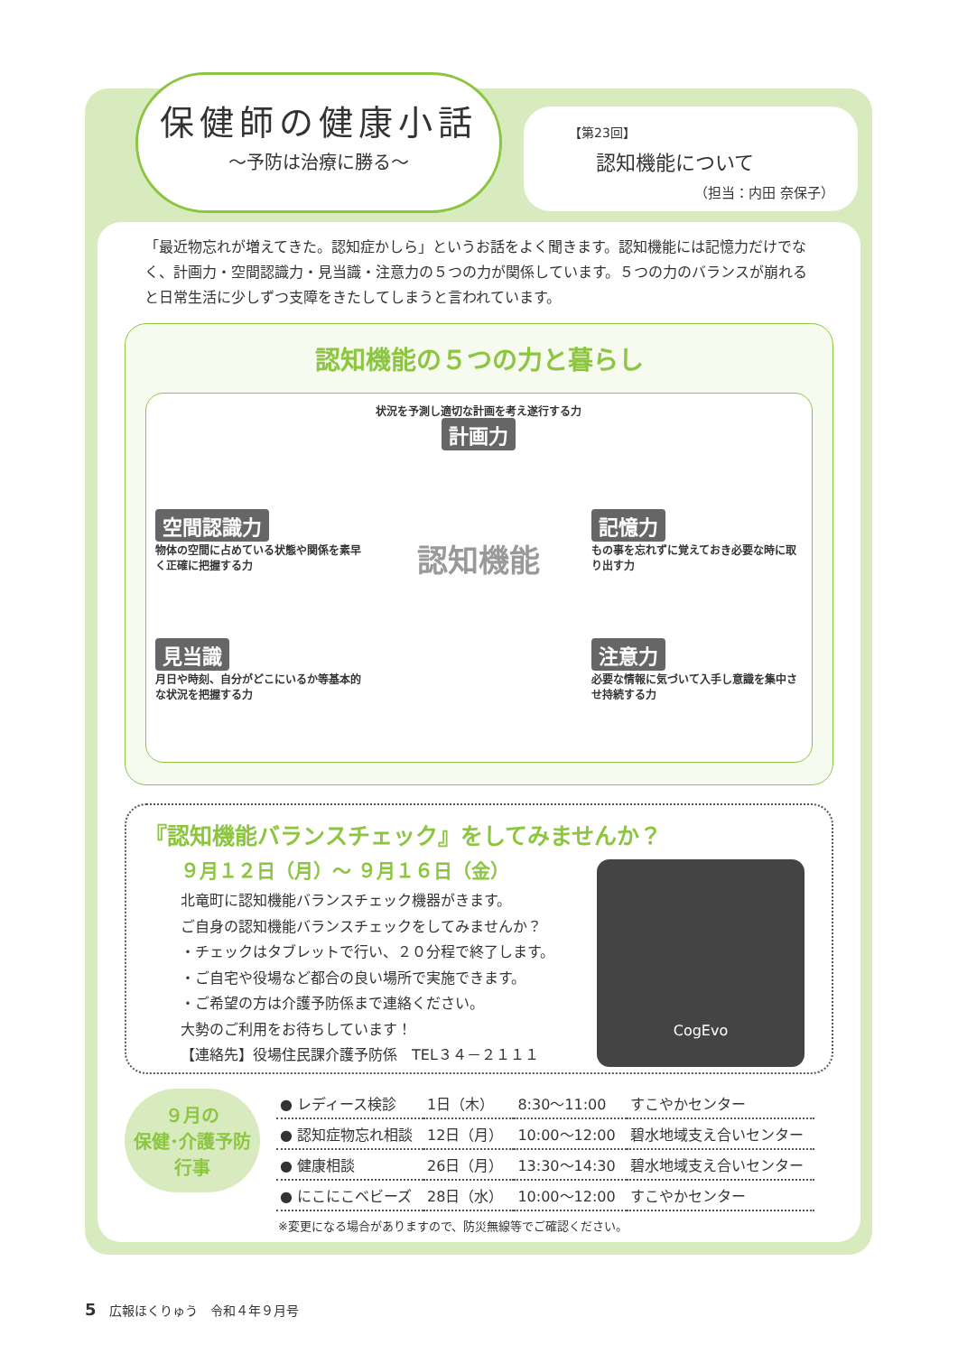保健師の健康小話
～予防は治療に勝る～
【第23回】
認知機能について
（担当：内田 奈保子）
「最近物忘れが増えてきた。認知症かしら」というお話をよく聞きます。認知機能には記憶力だけでなく、計画力・空間認識力・見当識・注意力の５つの力が関係しています。５つの力のバランスが崩れると日常生活に少しずつ支障をきたしてしまうと言われています。
認知機能の５つの力と暮らし
状況を予測し適切な計画を考え遂行する力
計画力
空間認識力
物体の空間に占めている状態や関係を素早く正確に把握する力
認知機能
記憶力
もの事を忘れずに覚えておき必要な時に取り出す力
見当識
月日や時刻、自分がどこにいるか等基本的な状況を把握する力
注意力
必要な情報に気づいて入手し意識を集中させ持続する力
『認知機能バランスチェック』をしてみませんか？
９月１２日（月）～ ９月１６日（金）
北竜町に認知機能バランスチェック機器がきます。
ご自身の認知機能バランスチェックをしてみませんか？
・チェックはタブレットで行い、２０分程で終了します。
・ご自宅や役場など都合の良い場所で実施できます。
・ご希望の方は介護予防係まで連絡ください。
大勢のご利用をお待ちしています！
【連絡先】役場住民課介護予防係　TEL３４－２１１１
CogEvo
９月の
保健･介護予防
行事
| ● レディース検診 | 1日（木） | 8:30～11:00 | すこやかセンター |
| ● 認知症物忘れ相談 | 12日（月） | 10:00～12:00 | 碧水地域支え合いセンター |
| ● 健康相談 | 26日（月） | 13:30～14:30 | 碧水地域支え合いセンター |
| ● にこにこベビーズ | 28日（水） | 10:00～12:00 | すこやかセンター |
※変更になる場合がありますので、防災無線等でご確認ください。
5　広報ほくりゅう　令和４年９月号